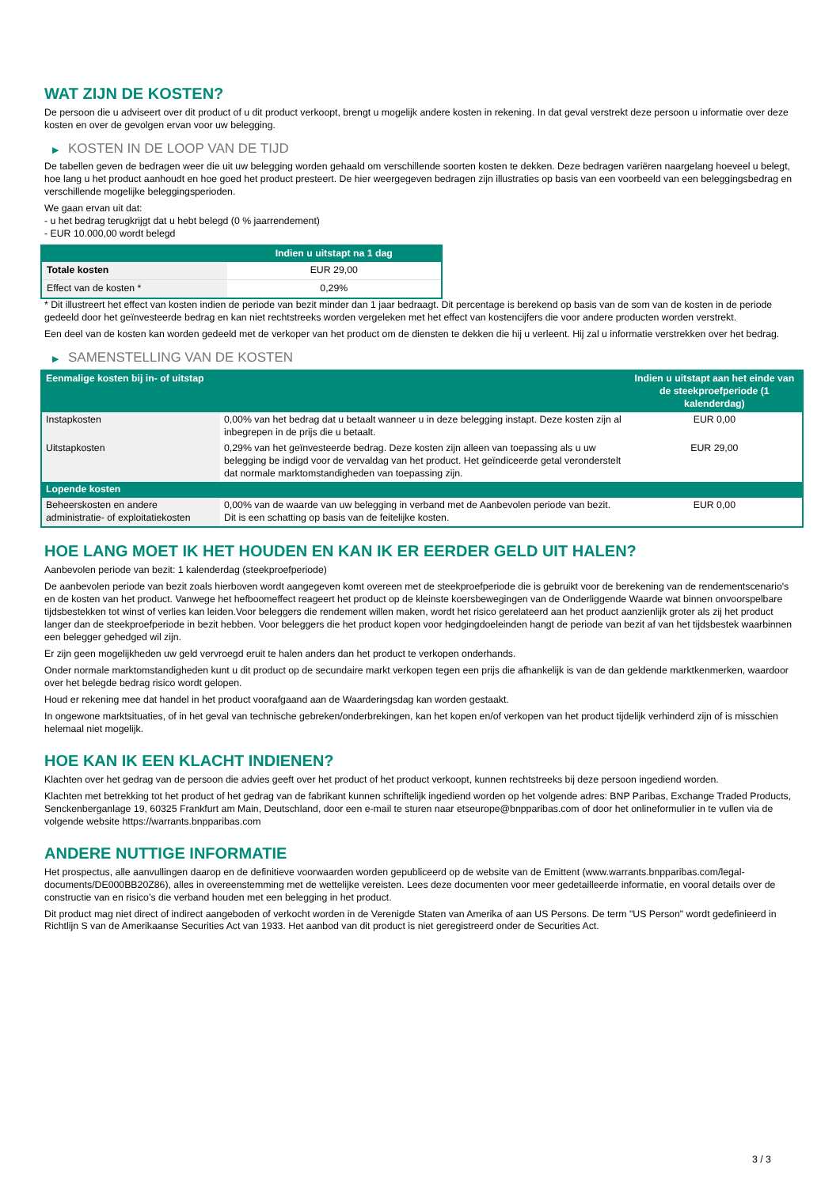WAT ZIJN DE KOSTEN?
De persoon die u adviseert over dit product of u dit product verkoopt, brengt u mogelijk andere kosten in rekening. In dat geval verstrekt deze persoon u informatie over deze kosten en over de gevolgen ervan voor uw belegging.
▶ KOSTEN IN DE LOOP VAN DE TIJD
De tabellen geven de bedragen weer die uit uw belegging worden gehaald om verschillende soorten kosten te dekken. Deze bedragen variëren naargelang hoeveel u belegt, hoe lang u het product aanhoudt en hoe goed het product presteert. De hier weergegeven bedragen zijn illustraties op basis van een voorbeeld van een beleggingsbedrag en verschillende mogelijke beleggingsperioden.
We gaan ervan uit dat:
- u het bedrag terugkrijgt dat u hebt belegd (0 % jaarrendement)
- EUR 10.000,00 wordt belegd
| | Indien u uitstapt na 1 dag |
| --- | --- |
| Totale kosten | EUR 29,00 |
| Effect van de kosten * | 0,29% |
* Dit illustreert het effect van kosten indien de periode van bezit minder dan 1 jaar bedraagt. Dit percentage is berekend op basis van de som van de kosten in de periode gedeeld door het geïnvesteerde bedrag en kan niet rechtstreeks worden vergeleken met het effect van kostencijfers die voor andere producten worden verstrekt.
Een deel van de kosten kan worden gedeeld met de verkoper van het product om de diensten te dekken die hij u verleent. Hij zal u informatie verstrekken over het bedrag.
▶ SAMENSTELLING VAN DE KOSTEN
| Eenmalige kosten bij in- of uitstap | | Indien u uitstapt aan het einde van de steekproefperiode (1 kalenderdag) |
| --- | --- | --- |
| Instapkosten | 0,00% van het bedrag dat u betaalt wanneer u in deze belegging instapt. Deze kosten zijn al inbegrepen in de prijs die u betaalt. | EUR 0,00 |
| Uitstapkosten | 0,29% van het geïnvesteerde bedrag. Deze kosten zijn alleen van toepassing als u uw belegging be indigd voor de vervaldag van het product. Het geïndiceerde getal veronderstelt dat normale marktomstandigheden van toepassing zijn. | EUR 29,00 |
| Lopende kosten | | |
| Beheerskosten en andere administratie- of exploitatiekosten | 0,00% van de waarde van uw belegging in verband met de Aanbevolen periode van bezit. Dit is een schatting op basis van de feitelijke kosten. | EUR 0,00 |
HOE LANG MOET IK HET HOUDEN EN KAN IK ER EERDER GELD UIT HALEN?
Aanbevolen periode van bezit: 1 kalenderdag (steekproefperiode)
De aanbevolen periode van bezit zoals hierboven wordt aangegeven komt overeen met de steekproefperiode die is gebruikt voor de berekening van de rendementscenario's en de kosten van het product. Vanwege het hefboomeffect reageert het product op de kleinste koersbewegingen van de Onderliggende Waarde wat binnen onvoorspelbare tijdsbestekken tot winst of verlies kan leiden.Voor beleggers die rendement willen maken, wordt het risico gerelateerd aan het product aanzienlijk groter als zij het product langer dan de steekproefperiode in bezit hebben. Voor beleggers die het product kopen voor hedgingdoeleinden hangt de periode van bezit af van het tijdsbestek waarbinnen een belegger gehedged wil zijn.
Er zijn geen mogelijkheden uw geld vervroegd eruit te halen anders dan het product te verkopen onderhands.
Onder normale marktomstandigheden kunt u dit product op de secundaire markt verkopen tegen een prijs die afhankelijk is van de dan geldende marktkenmerken, waardoor over het belegde bedrag risico wordt gelopen.
Houd er rekening mee dat handel in het product voorafgaand aan de Waarderingsdag kan worden gestaakt.
In ongewone marktsituaties, of in het geval van technische gebreken/onderbrekingen, kan het kopen en/of verkopen van het product tijdelijk verhinderd zijn of is misschien helemaal niet mogelijk.
HOE KAN IK EEN KLACHT INDIENEN?
Klachten over het gedrag van de persoon die advies geeft over het product of het product verkoopt, kunnen rechtstreeks bij deze persoon ingediend worden.
Klachten met betrekking tot het product of het gedrag van de fabrikant kunnen schriftelijk ingediend worden op het volgende adres: BNP Paribas, Exchange Traded Products, Senckenberganlage 19, 60325 Frankfurt am Main, Deutschland, door een e-mail te sturen naar etseurope@bnpparibas.com of door het onlineformulier in te vullen via de volgende website https://warrants.bnpparibas.com
ANDERE NUTTIGE INFORMATIE
Het prospectus, alle aanvullingen daarop en de definitieve voorwaarden worden gepubliceerd op de website van de Emittent (www.warrants.bnpparibas.com/legal-documents/DE000BB20Z86), alles in overeenstemming met de wettelijke vereisten. Lees deze documenten voor meer gedetailleerde informatie, en vooral details over de constructie van en risico’s die verband houden met een belegging in het product.
Dit product mag niet direct of indirect aangeboden of verkocht worden in de Verenigde Staten van Amerika of aan US Persons. De term "US Person" wordt gedefinieerd in Richtlijn S van de Amerikaanse Securities Act van 1933. Het aanbod van dit product is niet geregistreerd onder de Securities Act.
3 / 3